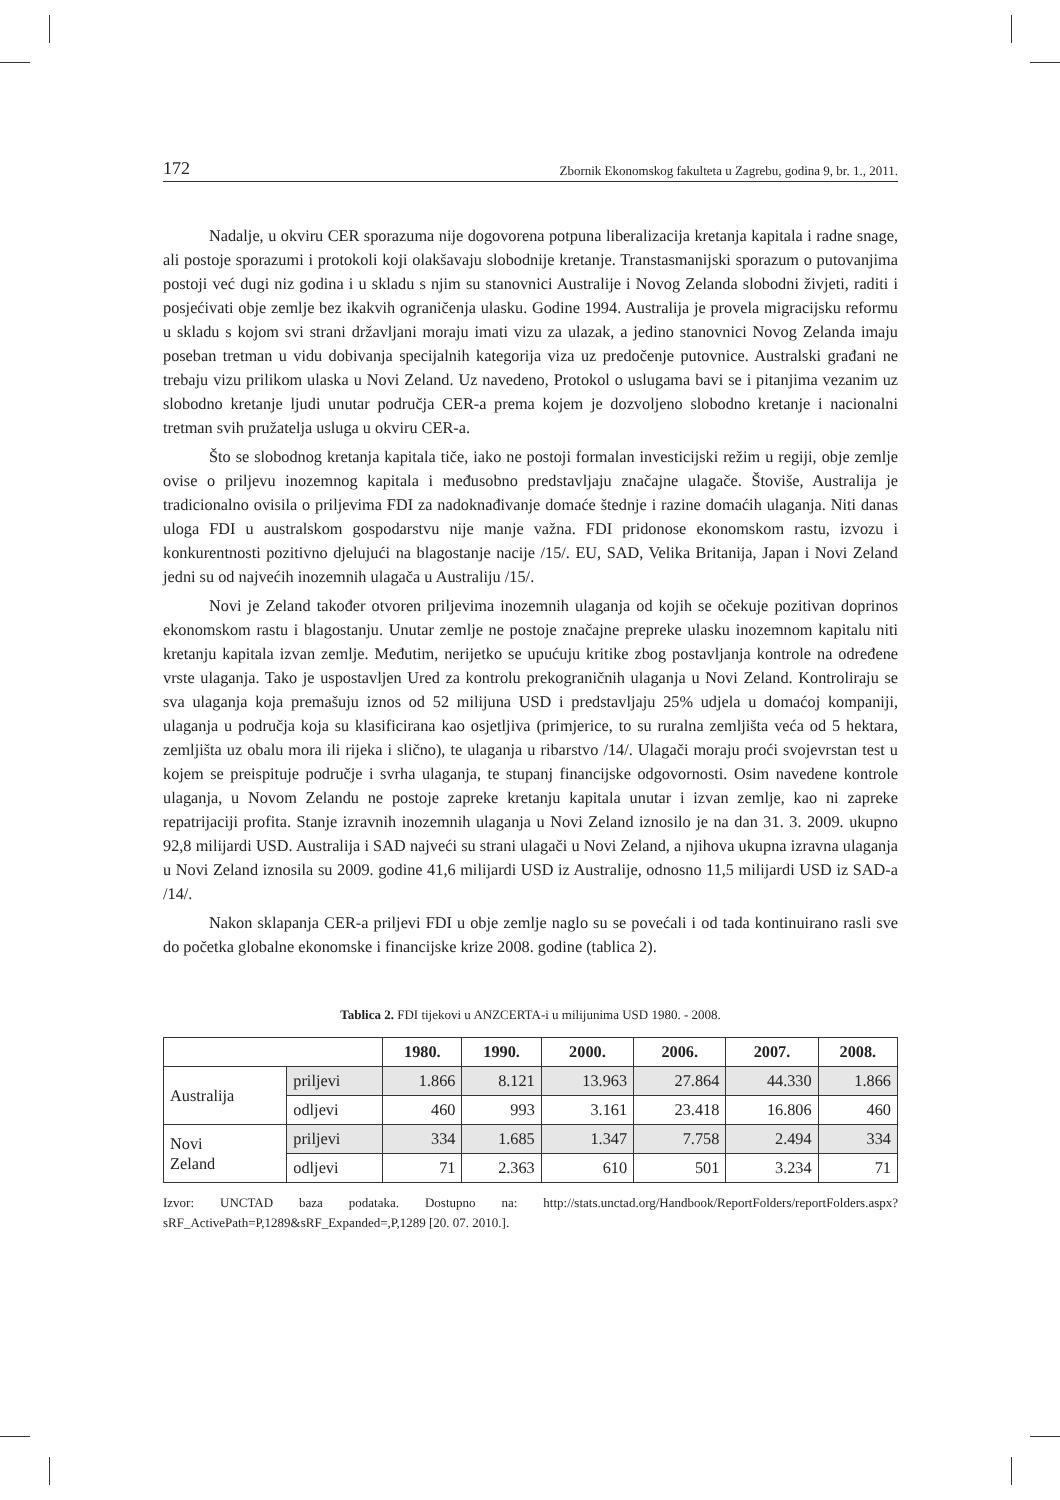172 Zbornik Ekonomskog fakulteta u Zagrebu, godina 9, br. 1., 2011.
Nadalje, u okviru CER sporazuma nije dogovorena potpuna liberalizacija kretanja kapitala i radne snage, ali postoje sporazumi i protokoli koji olakšavaju slobodnije kretanje. Transtasmanijski sporazum o putovanjima postoji već dugi niz godina i u skladu s njim su stanovnici Australije i Novog Zelanda slobodni živjeti, raditi i posjećivati obje zemlje bez ikakvih ograničenja ulasku. Godine 1994. Australija je provela migracijsku reformu u skladu s kojom svi strani državljani moraju imati vizu za ulazak, a jedino stanovnici Novog Zelanda imaju poseban tretman u vidu dobivanja specijalnih kategorija viza uz predočenje putovnice. Australski građani ne trebaju vizu prilikom ulaska u Novi Zeland. Uz navedeno, Protokol o uslugama bavi se i pitanjima vezanim uz slobodno kretanje ljudi unutar područja CER-a prema kojem je dozvoljeno slobodno kretanje i nacionalni tretman svih pružatelja usluga u okviru CER-a.
Što se slobodnog kretanja kapitala tiče, iako ne postoji formalan investicijski režim u regiji, obje zemlje ovise o priljevu inozemnog kapitala i međusobno predstavljaju značajne ulagače. Štoviše, Australija je tradicionalno ovisila o priljevima FDI za nadoknađivanje domaće štednje i razine domaćih ulaganja. Niti danas uloga FDI u australskom gospodarstvu nije manje važna. FDI pridonose ekonomskom rastu, izvozu i konkurentnosti pozitivno djelujući na blagostanje nacije /15/. EU, SAD, Velika Britanija, Japan i Novi Zeland jedni su od najvećih inozemnih ulagača u Australiju /15/.
Novi je Zeland također otvoren priljevima inozemnih ulaganja od kojih se očekuje pozitivan doprinos ekonomskom rastu i blagostanju. Unutar zemlje ne postoje značajne prepreke ulasku inozemnom kapitalu niti kretanju kapitala izvan zemlje. Međutim, nerijetko se upućuju kritike zbog postavljanja kontrole na određene vrste ulaganja. Tako je uspostavljen Ured za kontrolu prekograničnih ulaganja u Novi Zeland. Kontroliraju se sva ulaganja koja premašuju iznos od 52 milijuna USD i predstavljaju 25% udjela u domaćoj kompaniji, ulaganja u područja koja su klasificirana kao osjetljiva (primjerice, to su ruralna zemljišta veća od 5 hektara, zemljišta uz obalu mora ili rijeka i slično), te ulaganja u ribarstvo /14/. Ulagači moraju proći svojevrstan test u kojem se preispituje područje i svrha ulaganja, te stupanj financijske odgovornosti. Osim navedene kontrole ulaganja, u Novom Zelandu ne postoje zapreke kretanju kapitala unutar i izvan zemlje, kao ni zapreke repatrijaciji profita. Stanje izravnih inozemnih ulaganja u Novi Zeland iznosilo je na dan 31. 3. 2009. ukupno 92,8 milijardi USD. Australija i SAD najveći su strani ulagači u Novi Zeland, a njihova ukupna izravna ulaganja u Novi Zeland iznosila su 2009. godine 41,6 milijardi USD iz Australije, odnosno 11,5 milijardi USD iz SAD-a /14/.
Nakon sklapanja CER-a priljevi FDI u obje zemlje naglo su se povećali i od tada kontinuirano rasli sve do početka globalne ekonomske i financijske krize 2008. godine (tablica 2).
Tablica 2. FDI tijekovi u ANZCERTA-i u milijunima USD 1980. - 2008.
| | | 1980. | 1990. | 2000. | 2006. | 2007. | 2008. |
| --- | --- | --- | --- | --- | --- | --- | --- |
| Australija | priljevi | 1.866 | 8.121 | 13.963 | 27.864 | 44.330 | 1.866 |
| | odljevi | 460 | 993 | 3.161 | 23.418 | 16.806 | 460 |
| Novi Zeland | priljevi | 334 | 1.685 | 1.347 | 7.758 | 2.494 | 334 |
| | odljevi | 71 | 2.363 | 610 | 501 | 3.234 | 71 |
Izvor: UNCTAD baza podataka. Dostupno na: http://stats.unctad.org/Handbook/ReportFolders/reportFolders.aspx?sRF_ActivePath=P,1289&sRF_Expanded=,P,1289 [20. 07. 2010.].